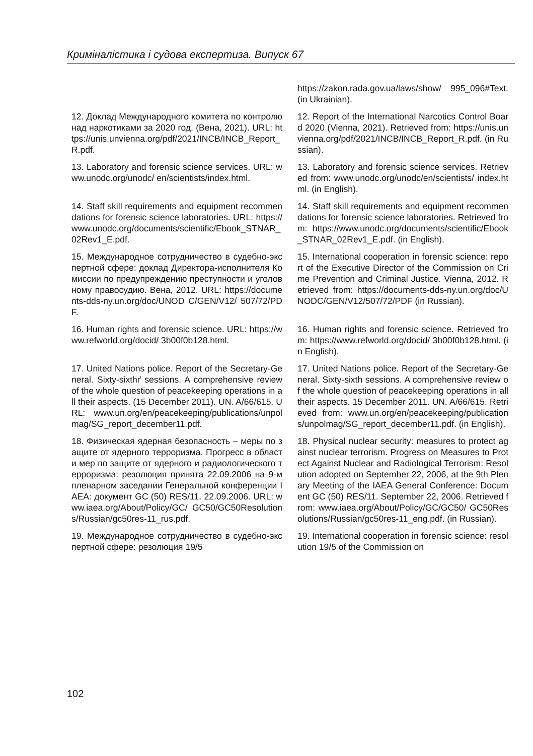Криміналістика і судова експертиза. Випуск 67
| | https://zakon.rada.gov.ua/laws/show/ 995_096#Text. (in Ukrainian). |
| 12. Доклад Международного комитета по контролю над наркотиками за 2020 год. (Вена, 2021). URL: https://unis.unvienna.org/pdf/2021/INCB/INCB_Report_R.pdf. | 12. Report of the International Narcotics Control Board 2020 (Vienna, 2021). Retrieved from: https://unis.unvienna.org/pdf/2021/INCB/INCB_Report_R.pdf. (in Russian). |
| 13. Laboratory and forensic science services. URL: www.unodc.org/unodc/ en/scientists/index.html. | 13. Laboratory and forensic science services. Retrieved from: www.unodc.org/unodc/en/scientists/ index.html. (in English). |
| 14. Staff skill requirements and equipment recommendations for forensic science laboratories. URL: https://www.unodc.org/documents/scientific/Ebook_STNAR_02Rev1_E.pdf. | 14. Staff skill requirements and equipment recommendations for forensic science laboratories. Retrieved from: https://www.unodc.org/documents/scientific/Ebook_STNAR_02Rev1_E.pdf. (in English). |
| 15. Международное сотрудничество в судебно-экспертной сфере: доклад Директора-исполнителя Комиссии по предупреждению преступности и уголовному правосудию. Вена, 2012. URL: https://documents-dds-ny.un.org/doc/UNOD C/GEN/V12/ 507/72/PDF. | 15. International cooperation in forensic science: report of the Executive Director of the Commission on Crime Prevention and Criminal Justice. Vienna, 2012. Retrieved from: https://documents-dds-ny.un.org/doc/UNODC/GEN/V12/507/72/PDF (in Russian). |
| 16. Human rights and forensic science. URL: https://www.refworld.org/docid/ 3b00f0b128.html. | 16. Human rights and forensic science. Retrieved from: https://www.refworld.org/docid/ 3b00f0b128.html. (in English). |
| 17. United Nations police. Report of the Secretary-General. Sixty-sixthґ sessions. A comprehensive review of the whole question of peacekeeping operations in all their aspects. (15 December 2011). UN. A/66/615. URL: www.un.org/en/peacekeeping/publications/unpolmag/SG_report_december11.pdf. | 17. United Nations police. Report of the Secretary-General. Sixty-sixth sessions. A comprehensive review of the whole question of peacekeeping operations in all their aspects. 15 December 2011. UN. A/66/615. Retrieved from: www.un.org/en/peacekeeping/publications/unpolmag/SG_report_december11.pdf. (in English). |
| 18. Физическая ядерная безопасность – меры по защите от ядерного терроризма. Прогресс в области мер по защите от ядерного и радиологического терроризма: резолюция принята 22.09.2006 на 9-м пленарном заседании Генеральной конференции IAEA: документ GC (50) RES/11. 22.09.2006. URL: www.iaea.org/About/Policy/GC/ GC50/GC50Resolutions/Russian/gc50res-11_rus.pdf. | 18. Physical nuclear security: measures to protect against nuclear terrorism. Progress on Measures to Protect Against Nuclear and Radiological Terrorism: Resolution adopted on September 22, 2006, at the 9th Plenary Meeting of the IAEA General Conference: Document GC (50) RES/11. September 22, 2006. Retrieved from: www.iaea.org/About/Policy/GC/GC50/ GC50Resolutions/Russian/gc50res-11_eng.pdf. (in Russian). |
| 19. Международное сотрудничество в судебно-экспертной сфере: резолюция 19/5 | 19. International cooperation in forensic science: resolution 19/5 of the Commission on |
102